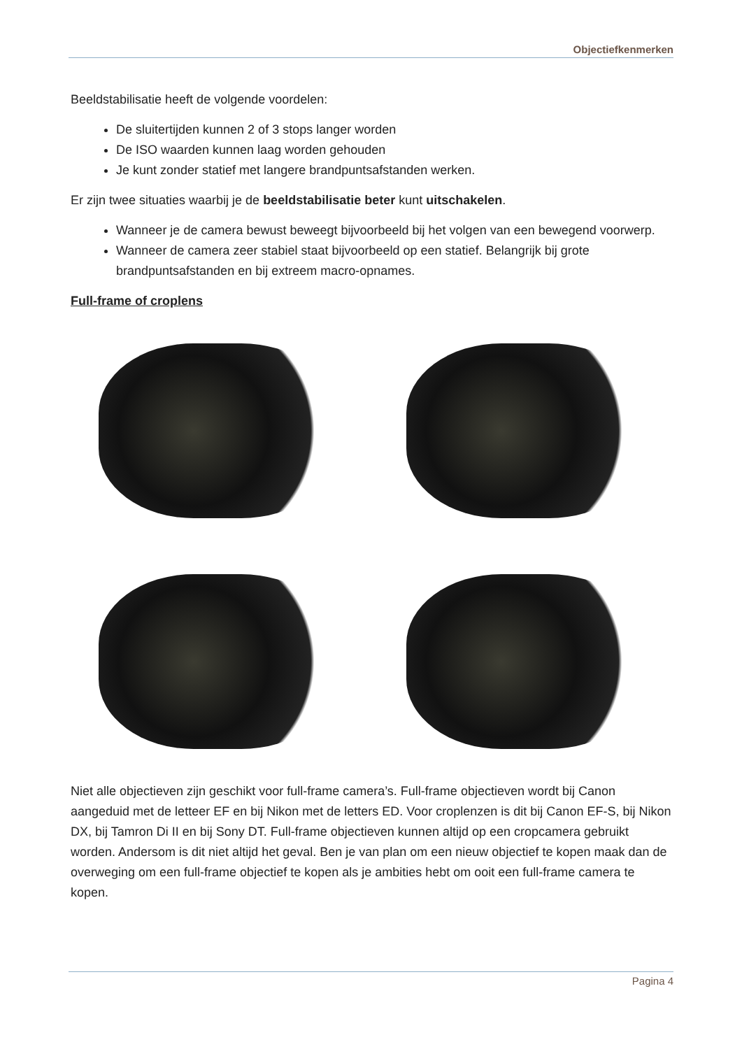Objectiefkenmerken
Beeldstabilisatie heeft de volgende voordelen:
De sluitertijden kunnen 2 of 3 stops langer worden
De ISO waarden kunnen laag worden gehouden
Je kunt zonder statief met langere brandpuntsafstanden werken.
Er zijn twee situaties waarbij je de beeldstabilisatie beter kunt uitschakelen.
Wanneer je de camera bewust beweegt bijvoorbeeld bij het volgen van een bewegend voorwerp.
Wanneer de camera zeer stabiel staat bijvoorbeeld op een statief. Belangrijk bij grote brandpuntsafstanden en bij extreem macro-opnames.
Full-frame of croplens
Niet alle objectieven zijn geschikt voor full-frame camera’s. Full-frame objectieven wordt bij Canon aangeduid met de letteer EF en bij Nikon met de letters ED. Voor croplenzen is dit bij Canon EF-S, bij Nikon DX, bij Tamron Di II en bij Sony DT. Full-frame objectieven kunnen altijd op een cropcamera gebruikt worden. Andersom is dit niet altijd het geval. Ben je van plan om een nieuw objectief te kopen maak dan de overweging om een full-frame objectief te kopen als je ambities hebt om ooit een full-frame camera te kopen.
Pagina 4